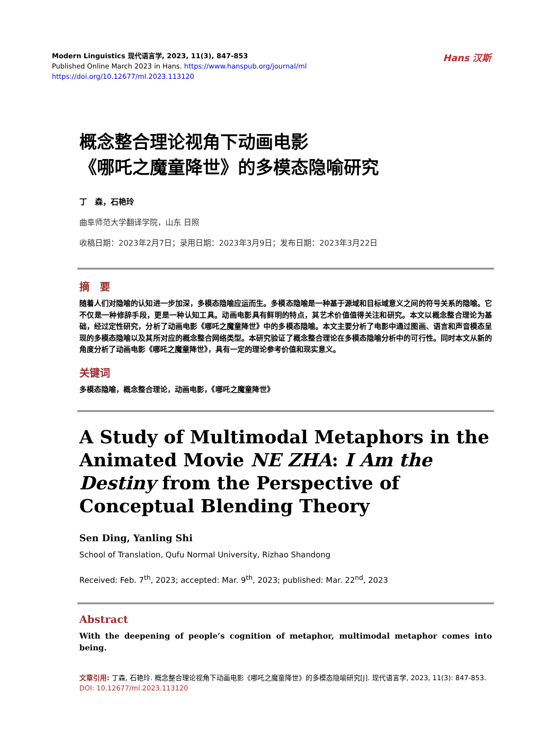Hans 汉斯
Modern Linguistics 现代语言学, 2023, 11(3), 847-853
Published Online March 2023 in Hans. https://www.hanspub.org/journal/ml
https://doi.org/10.12677/ml.2023.113120
概念整合理论视角下动画电影
《哪吒之魔童降世》的多模态隐喻研究
丁　森，石艳玲
曲阜师范大学翻译学院，山东 日照
收稿日期：2023年2月7日；录用日期：2023年3月9日；发布日期：2023年3月22日
摘　要
随着人们对隐喻的认知进一步加深，多模态隐喻应运而生。多模态隐喻是一种基于源域和目标域意义之间的符号关系的隐喻。它不仅是一种修辞手段，更是一种认知工具。动画电影具有鲜明的特点，其艺术价值值得关注和研究。本文以概念整合理论为基础，经过定性研究，分析了动画电影《哪吒之魔童降世》中的多模态隐喻。本文主要分析了电影中通过图画、语言和声音模态呈现的多模态隐喻以及其所对应的概念整合网络类型。本研究验证了概念整合理论在多模态隐喻分析中的可行性。同时本文从新的角度分析了动画电影《哪吒之魔童降世》，具有一定的理论参考价值和现实意义。
关键词
多模态隐喻，概念整合理论，动画电影，《哪吒之魔童降世》
A Study of Multimodal Metaphors in the Animated Movie NE ZHA: I Am the Destiny from the Perspective of Conceptual Blending Theory
Sen Ding, Yanling Shi
School of Translation, Qufu Normal University, Rizhao Shandong
Received: Feb. 7<sup>th</sup>, 2023; accepted: Mar. 9<sup>th</sup>, 2023; published: Mar. 22<sup>nd</sup>, 2023
Abstract
With the deepening of people’s cognition of metaphor, multimodal metaphor comes into being.
文章引用: 丁森, 石艳玲. 概念整合理论视角下动画电影《哪吒之魔童降世》的多模态隐喻研究[J]. 现代语言学, 2023, 11(3): 847-853. DOI: 10.12677/ml.2023.113120